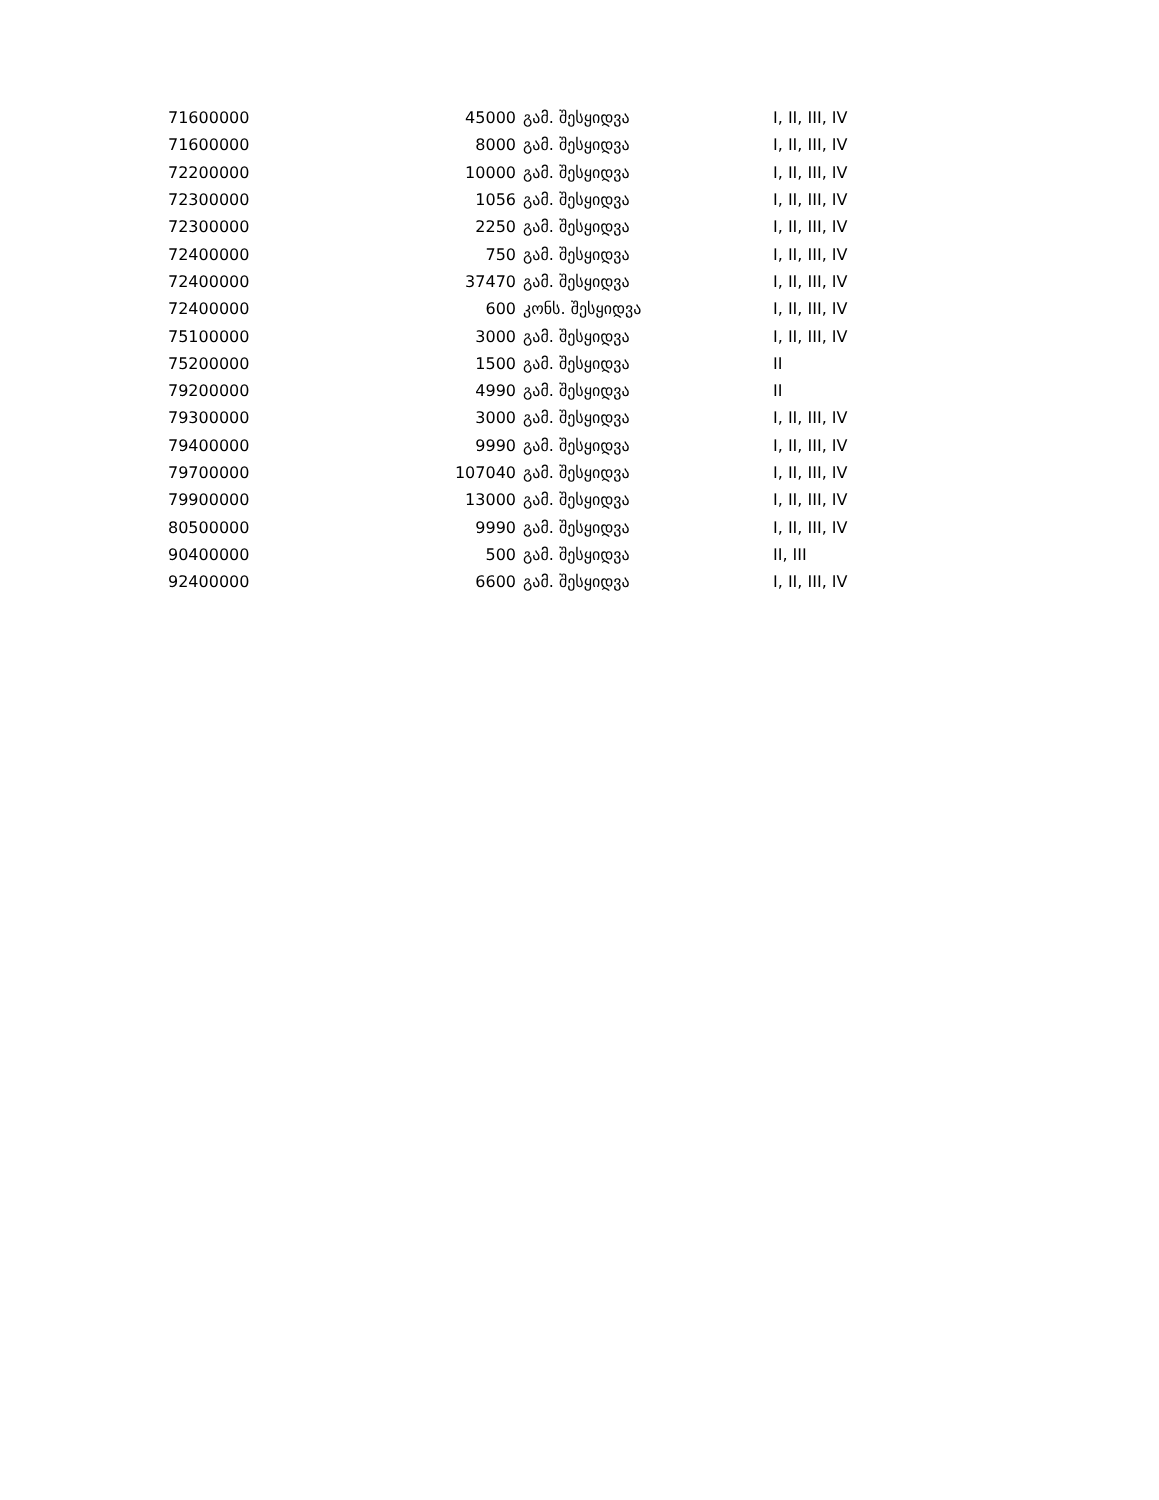| 71600000 | 45000 | გამ. შესყიდვა | I, II, III, IV |
| 71600000 | 8000 | გამ. შესყიდვა | I, II, III, IV |
| 72200000 | 10000 | გამ. შესყიდვა | I, II, III, IV |
| 72300000 | 1056 | გამ. შესყიდვა | I, II, III, IV |
| 72300000 | 2250 | გამ. შესყიდვა | I, II, III, IV |
| 72400000 | 750 | გამ. შესყიდვა | I, II, III, IV |
| 72400000 | 37470 | გამ. შესყიდვა | I, II, III, IV |
| 72400000 | 600 | კონს. შესყიდვა | I, II, III, IV |
| 75100000 | 3000 | გამ. შესყიდვა | I, II, III, IV |
| 75200000 | 1500 | გამ. შესყიდვა | II |
| 79200000 | 4990 | გამ. შესყიდვა | II |
| 79300000 | 3000 | გამ. შესყიდვა | I, II, III, IV |
| 79400000 | 9990 | გამ. შესყიდვა | I, II, III, IV |
| 79700000 | 107040 | გამ. შესყიდვა | I, II, III, IV |
| 79900000 | 13000 | გამ. შესყიდვა | I, II, III, IV |
| 80500000 | 9990 | გამ. შესყიდვა | I, II, III, IV |
| 90400000 | 500 | გამ. შესყიდვა | II, III |
| 92400000 | 6600 | გამ. შესყიდვა | I, II, III, IV |